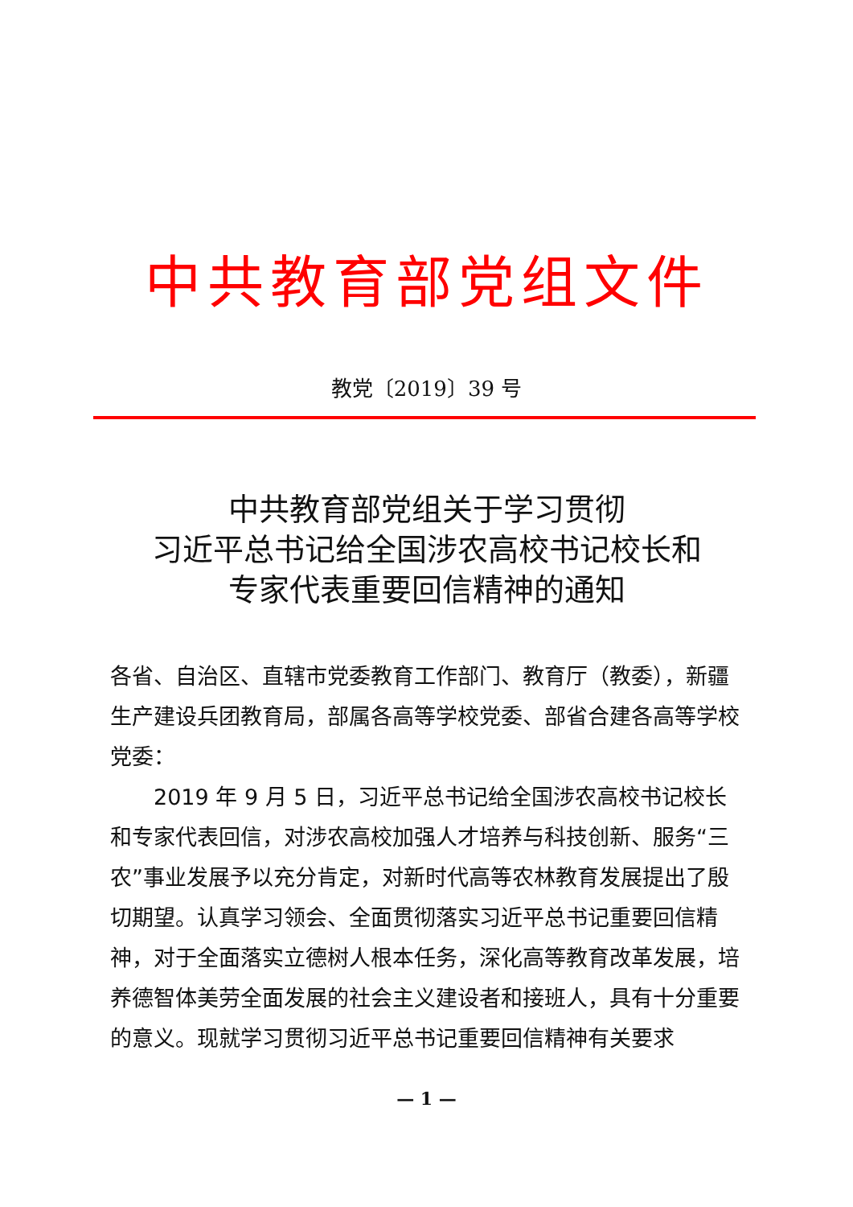中共教育部党组文件
教党〔2019〕39 号
中共教育部党组关于学习贯彻
习近平总书记给全国涉农高校书记校长和
专家代表重要回信精神的通知
各省、自治区、直辖市党委教育工作部门、教育厅（教委），新疆生产建设兵团教育局，部属各高等学校党委、部省合建各高等学校党委：
2019 年 9 月 5 日，习近平总书记给全国涉农高校书记校长和专家代表回信，对涉农高校加强人才培养与科技创新、服务“三农”事业发展予以充分肯定，对新时代高等农林教育发展提出了殷切期望。认真学习领会、全面贯彻落实习近平总书记重要回信精神，对于全面落实立德树人根本任务，深化高等教育改革发展，培养德智体美劳全面发展的社会主义建设者和接班人，具有十分重要的意义。现就学习贯彻习近平总书记重要回信精神有关要求
— 1 —